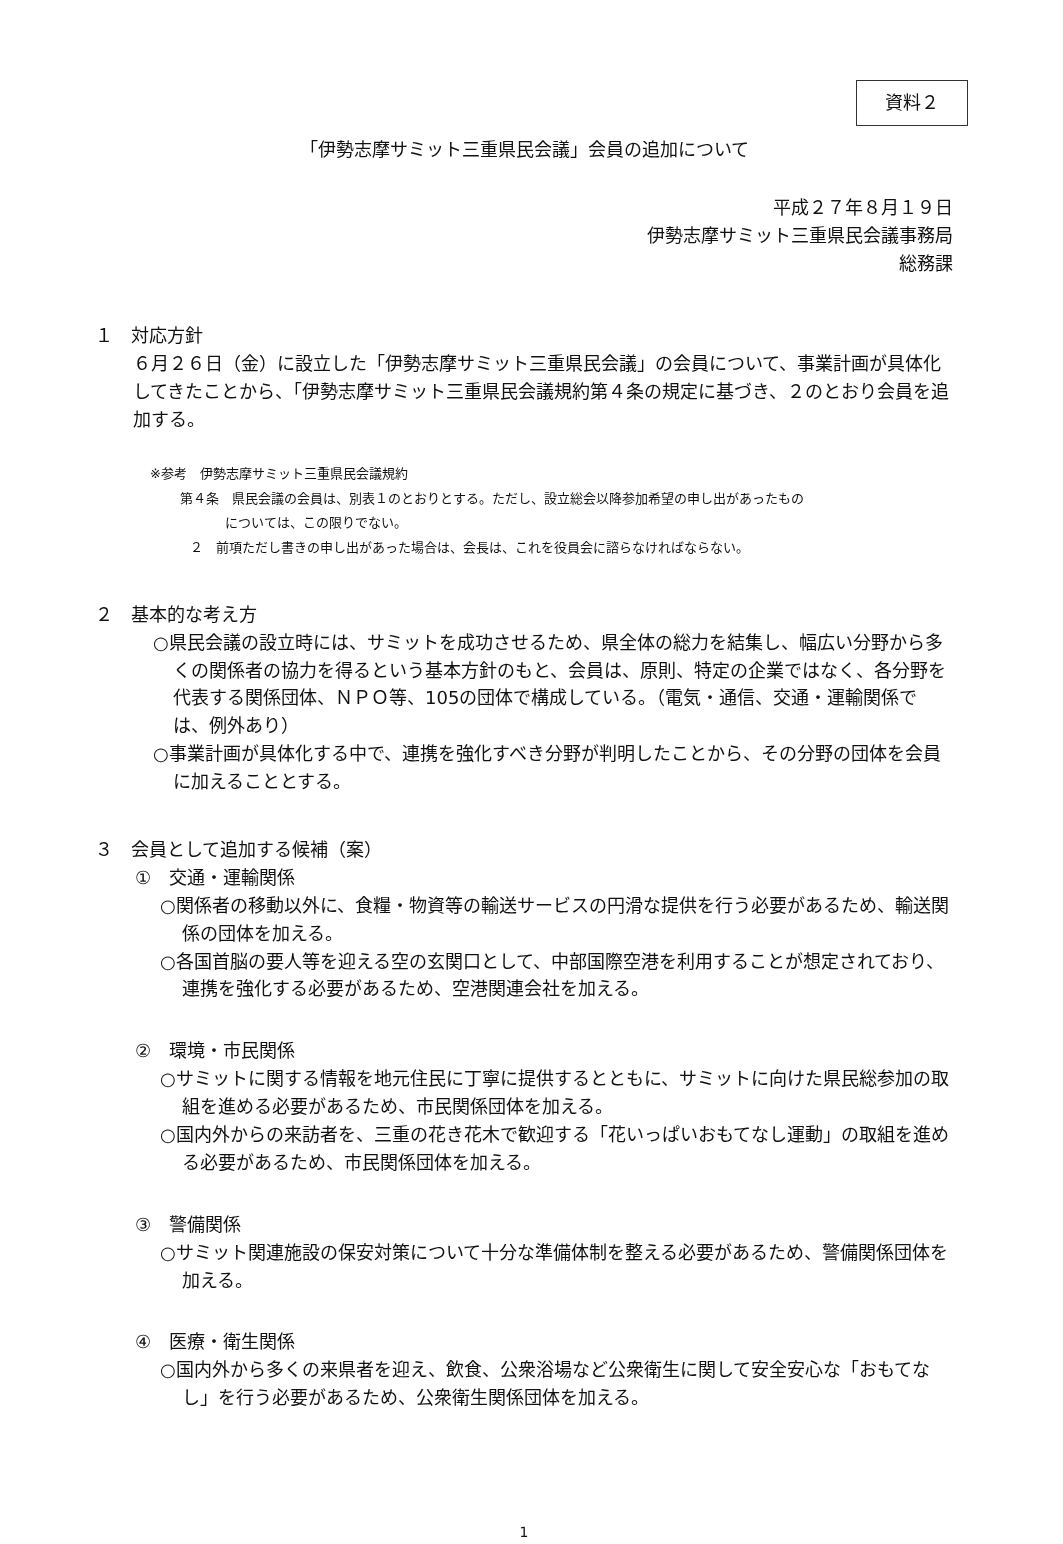資料２
「伊勢志摩サミット三重県民会議」会員の追加について
平成２７年８月１９日
伊勢志摩サミット三重県民会議事務局
総務課
１　対応方針
６月２６日（金）に設立した「伊勢志摩サミット三重県民会議」の会員について、事業計画が具体化してきたことから、「伊勢志摩サミット三重県民会議規約第４条の規定に基づき、２のとおり会員を追加する。
※参考　伊勢志摩サミット三重県民会議規約
第４条　県民会議の会員は、別表１のとおりとする。ただし、設立総会以降参加希望の申し出があったもの
については、この限りでない。
２　前項ただし書きの申し出があった場合は、会長は、これを役員会に諮らなければならない。
２　基本的な考え方
○県民会議の設立時には、サミットを成功させるため、県全体の総力を結集し、幅広い分野から多くの関係者の協力を得るという基本方針のもと、会員は、原則、特定の企業ではなく、各分野を代表する関係団体、ＮＰＯ等、105の団体で構成している。（電気・通信、交通・運輸関係では、例外あり）
○事業計画が具体化する中で、連携を強化すべき分野が判明したことから、その分野の団体を会員に加えることとする。
３　会員として追加する候補（案）
①　交通・運輸関係
○関係者の移動以外に、食糧・物資等の輸送サービスの円滑な提供を行う必要があるため、輸送関係の団体を加える。
○各国首脳の要人等を迎える空の玄関口として、中部国際空港を利用することが想定されており、連携を強化する必要があるため、空港関連会社を加える。
②　環境・市民関係
○サミットに関する情報を地元住民に丁寧に提供するとともに、サミットに向けた県民総参加の取組を進める必要があるため、市民関係団体を加える。
○国内外からの来訪者を、三重の花き花木で歓迎する「花いっぱいおもてなし運動」の取組を進める必要があるため、市民関係団体を加える。
③　警備関係
○サミット関連施設の保安対策について十分な準備体制を整える必要があるため、警備関係団体を加える。
④　医療・衛生関係
○国内外から多くの来県者を迎え、飲食、公衆浴場など公衆衛生に関して安全安心な「おもてなし」を行う必要があるため、公衆衛生関係団体を加える。
1